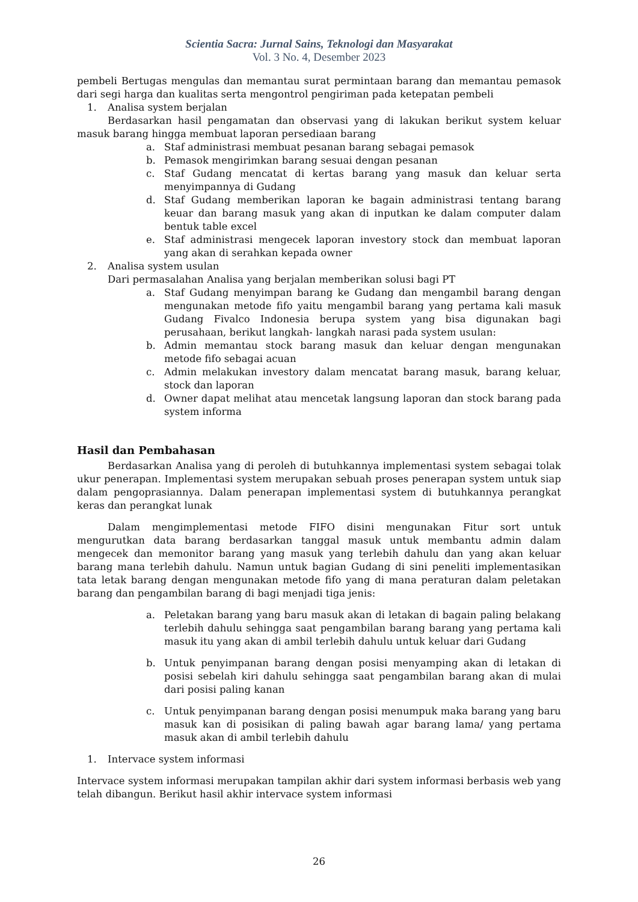Scientia Sacra: Jurnal Sains, Teknologi dan Masyarakat
Vol. 3 No. 4, Desember 2023
pembeli Bertugas mengulas dan memantau surat permintaan barang dan memantau pemasok dari segi harga dan kualitas serta mengontrol pengiriman pada ketepatan pembeli
1. Analisa system berjalan
Berdasarkan hasil pengamatan dan observasi yang di lakukan berikut system keluar masuk barang hingga membuat laporan persediaan barang
a. Staf administrasi membuat pesanan barang sebagai pemasok
b. Pemasok mengirimkan barang sesuai dengan pesanan
c. Staf Gudang mencatat di kertas barang yang masuk dan keluar serta menyimpannya di Gudang
d. Staf Gudang memberikan laporan ke bagain administrasi tentang barang keuar dan barang masuk yang akan di inputkan ke dalam computer dalam bentuk table excel
e. Staf administrasi mengecek laporan investory stock dan membuat laporan yang akan di serahkan kepada owner
2. Analisa system usulan
Dari permasalahan Analisa yang berjalan memberikan solusi bagi PT
a. Staf Gudang menyimpan barang ke Gudang dan mengambil barang dengan mengunakan metode fifo yaitu mengambil barang yang pertama kali masuk Gudang Fivalco Indonesia berupa system yang bisa digunakan bagi perusahaan, berikut langkah- langkah narasi pada system usulan:
b. Admin memantau stock barang masuk dan keluar dengan mengunakan metode fifo sebagai acuan
c. Admin melakukan investory dalam mencatat barang masuk, barang keluar, stock dan laporan
d. Owner dapat melihat atau mencetak langsung laporan dan stock barang pada system informa
Hasil dan Pembahasan
Berdasarkan Analisa yang di peroleh di butuhkannya implementasi system sebagai tolak ukur penerapan. Implementasi system merupakan sebuah proses penerapan system untuk siap dalam pengoprasiannya. Dalam penerapan implementasi system di butuhkannya perangkat keras dan perangkat lunak
Dalam mengimplementasi metode FIFO disini mengunakan Fitur sort untuk mengurutkan data barang berdasarkan tanggal masuk untuk membantu admin dalam mengecek dan memonitor barang yang masuk yang terlebih dahulu dan yang akan keluar barang mana terlebih dahulu. Namun untuk bagian Gudang di sini peneliti implementasikan tata letak barang dengan mengunakan metode fifo yang di mana peraturan dalam peletakan barang dan pengambilan barang di bagi menjadi tiga jenis:
a. Peletakan barang yang baru masuk akan di letakan di bagain paling belakang terlebih dahulu sehingga saat pengambilan barang barang yang pertama kali masuk itu yang akan di ambil terlebih dahulu untuk keluar dari Gudang
b. Untuk penyimpanan barang dengan posisi menyamping akan di letakan di posisi sebelah kiri dahulu sehingga saat pengambilan barang akan di mulai dari posisi paling kanan
c. Untuk penyimpanan barang dengan posisi menumpuk maka barang yang baru masuk kan di posisikan di paling bawah agar barang lama/ yang pertama masuk akan di ambil terlebih dahulu
1. Intervace system informasi
Intervace system informasi merupakan tampilan akhir dari system informasi berbasis web yang telah dibangun. Berikut hasil akhir intervace system informasi
26